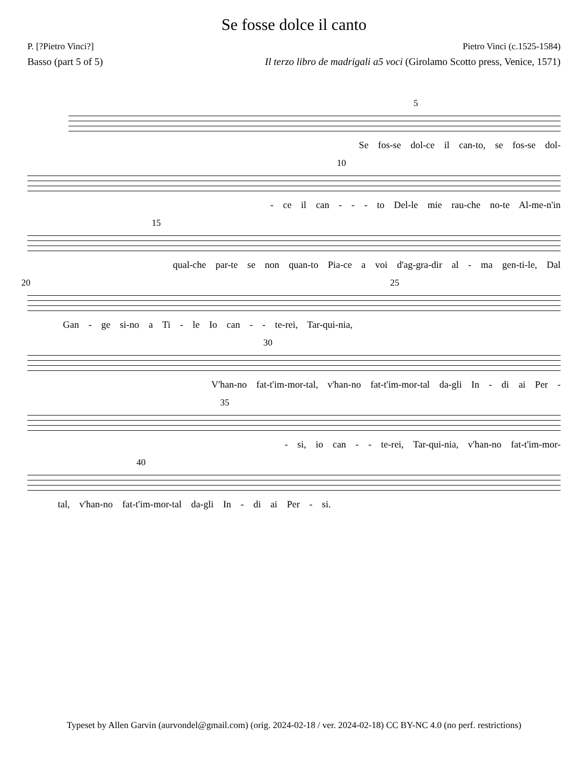Se fosse dolce il canto
P. [?Pietro Vinci?] Pietro Vinci (c.1525-1584)
Basso (part 5 of 5) Il terzo libro de madrigali a5 voci (Girolamo Scotto press, Venice, 1571)
5
Se fos-se dol-ce il can-to, se fos-se dol-
10
- ce il can - - - to Del-le mie rau-che no-te Al-me-n'in
15
qual-che par-te se non quan-to Pia-ce a voi d'ag-gra-dir al - ma gen-ti-le, Dal
20 25
Gan - ge si-no a Ti - le Io can - - te-rei, Tar-qui-nia,
30
V'han-no fat-t'im-mor-tal, v'han-no fat-t'im-mor-tal da-gli In - di ai Per -
35
- si, io can - - te-rei, Tar-qui-nia, v'han-no fat-t'im-mor-
40
tal, v'han-no fat-t'im-mor-tal da-gli In - di ai Per - si.
Typeset by Allen Garvin (aurvondel@gmail.com) (orig. 2024-02-18 / ver. 2024-02-18) CC BY-NC 4.0 (no perf. restrictions)